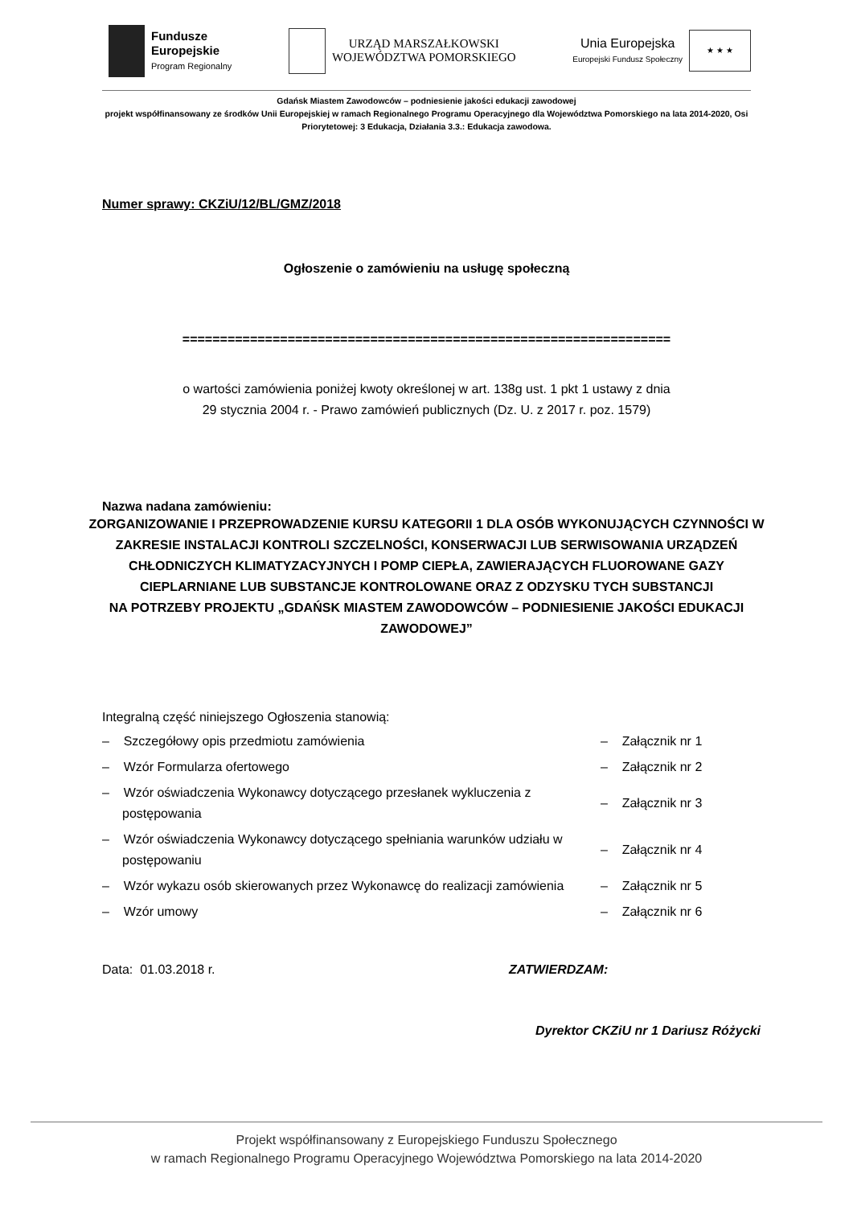Fundusze
Europejskie
Program Regionalny
URZĄD MARSZAŁKOWSKI
WOJEWÓDZTWA POMORSKIEGO
Unia Europejska
Europejski Fundusz Społeczny
★ ★ ★
Gdańsk Miastem Zawodowców – podniesienie jakości edukacji zawodowej
projekt współfinansowany ze środków Unii Europejskiej w ramach Regionalnego Programu Operacyjnego dla Województwa Pomorskiego na lata 2014-2020, Osi Priorytetowej: 3 Edukacja, Działania 3.3.: Edukacja zawodowa.
Numer sprawy: CKZiU/12/BL/GMZ/2018
Ogłoszenie o zamówieniu na usługę społeczną
=================================================================
o wartości zamówienia poniżej kwoty określonej w art. 138g ust. 1 pkt 1 ustawy z dnia
29 stycznia 2004 r. - Prawo zamówień publicznych (Dz. U. z 2017 r. poz. 1579)
Nazwa nadana zamówieniu:
ZORGANIZOWANIE I PRZEPROWADZENIE KURSU KATEGORII 1 DLA OSÓB WYKONUJĄCYCH CZYNNOŚCI W ZAKRESIE INSTALACJI KONTROLI SZCZELNOŚCI, KONSERWACJI LUB SERWISOWANIA URZĄDZEŃ CHŁODNICZYCH KLIMATYZACYJNYCH I POMP CIEPŁA, ZAWIERAJĄCYCH FLUOROWANE GAZY CIEPLARNIANE LUB SUBSTANCJE KONTROLOWANE ORAZ Z ODZYSKU TYCH SUBSTANCJI
NA POTRZEBY PROJEKTU „GDAŃSK MIASTEM ZAWODOWCÓW – PODNIESIENIE JAKOŚCI EDUKACJI ZAWODOWEJ”
Integralną część niniejszego Ogłoszenia stanowią:
– Szczegółowy opis przedmiotu zamówienia – Załącznik nr 1
– Wzór Formularza ofertowego – Załącznik nr 2
– Wzór oświadczenia Wykonawcy dotyczącego przesłanek wykluczenia z postępowania
– Załącznik nr 3
– Wzór oświadczenia Wykonawcy dotyczącego spełniania warunków udziału w postępowaniu
– Załącznik nr 4
– Wzór wykazu osób skierowanych przez Wykonawcę do realizacji zamówienia
– Załącznik nr 5
– Wzór umowy – Załącznik nr 6
Data: 01.03.2018 r. ZATWIERDZAM:
Dyrektor CKZiU nr 1 Dariusz Różycki
Projekt współfinansowany z Europejskiego Funduszu Społecznego
w ramach Regionalnego Programu Operacyjnego Województwa Pomorskiego na lata 2014-2020